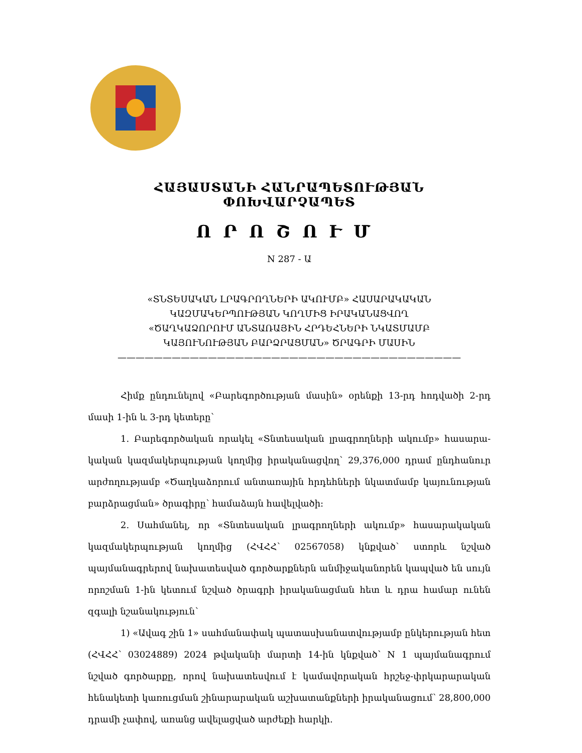ՀԱՅԱՍՏԱՆԻ ՀԱՆՐԱՊԵՏՈՒԹՅԱՆ ՓՈԽՎԱՐՉԱՊԵՏ
ՈՐՈՇՈՒՄ
N 287 - Ա
«ՏՆՏԵՍԱԿԱՆ ԼՐԱԳՐՈՂՆԵՐԻ ԱԿՈՒՄԲ» ՀԱՍԱՐԱԿԱԿԱՆ
ԿԱԶՄԱԿԵՐՊՈՒԹՅԱՆ ԿՈՂՄԻՑ ԻՐԱԿԱՆԱՑՎՈՂ
«ԾԱՂԿԱՁՈՐՈՒՄ ԱՆՏԱՌԱՅԻՆ ՀՐԴԵՀՆԵՐԻ ՆԿԱՏՄԱՄԲ
ԿԱՅՈՒՆՈՒԹՅԱՆ ԲԱՐՁՐԱՑՄԱՆ» ԾՐԱԳՐԻ ՄԱՍԻՆ
——————————————————————————————————————
Հիմք ընդունելով «Բարեգործության մասին» օրենքի 13-րդ հոդվածի 2-րդ մասի 1-ին և 3-րդ կետերը՝
1. Բարեգործական որակել «Տնտեսական լրագրողների ակումբ» հասարա­կական կազմակերպության կողմից իրականացվող՝ 29,376,000 դրամ ընդհանուր արժողությամբ «Ծաղկաձորում անտառային հրդեհների նկատմամբ կայունության բարձրացման» ծրագիրը՝ համաձայն հավելվածի:
2. Սահմանել, որ «Տնտեսական լրագրողների ակումբ» հասարակական կազմակերպության կողմից (ՀՎՀՀ՝ 02567058) կնքված՝ ստորև նշված պայմանագրերով նախատեսված գործարքներն անմիջականորեն կապված են սույն որոշման 1-ին կետում նշված ծրագրի իրականացման հետ և դրա համար ունեն զգալի նշանակություն՝
1) «Ավագ շին 1» սահմանափակ պատասխանատվությամբ ընկերության հետ (ՀՎՀՀ՝ 03024889) 2024 թվականի մարտի 14-ին կնքված՝ N 1 պայմանագրում նշված գործարքը, որով նախատեսվում է կամավորական հրշեջ-փրկարարական հենակետի կառուցման շինարարական աշխատանքների իրականացում՝ 28,800,000 դրամի չափով, առանց ավելացված արժեքի հարկի.